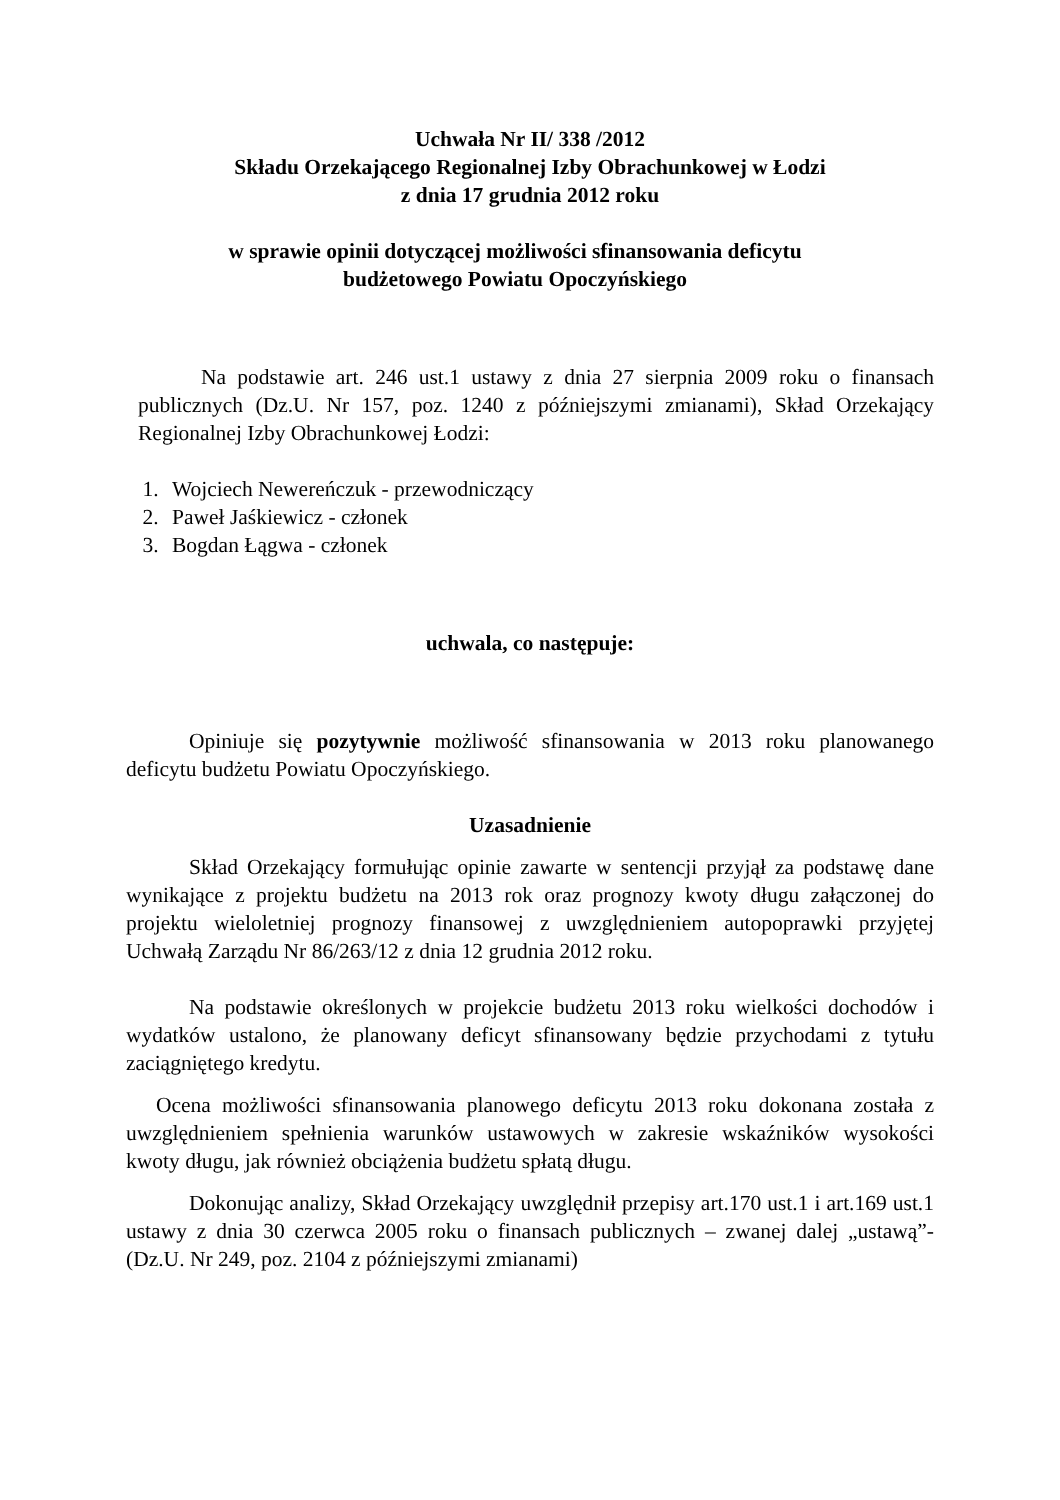Uchwała Nr II/ 338 /2012
Składu Orzekającego Regionalnej Izby Obrachunkowej w Łodzi
z dnia 17 grudnia 2012 roku
w sprawie opinii dotyczącej możliwości sfinansowania deficytu
budżetowego Powiatu Opoczyńskiego
Na podstawie art. 246 ust.1 ustawy z dnia 27 sierpnia 2009 roku o finansach publicznych (Dz.U. Nr 157, poz. 1240 z późniejszymi zmianami), Skład Orzekający Regionalnej Izby Obrachunkowej Łodzi:
1. Wojciech Newereńczuk - przewodniczący
2. Paweł Jaśkiewicz - członek
3. Bogdan Łągwa - członek
uchwala, co następuje:
Opiniuje się pozytywnie możliwość sfinansowania w 2013 roku planowanego deficytu budżetu Powiatu Opoczyńskiego.
Uzasadnienie
Skład Orzekający formułując opinie zawarte w sentencji przyjął za podstawę dane wynikające z projektu budżetu na 2013 rok oraz prognozy kwoty długu załączonej do projektu wieloletniej prognozy finansowej z uwzględnieniem autopoprawki przyjętej Uchwałą Zarządu Nr 86/263/12 z dnia 12 grudnia 2012 roku.
Na podstawie określonych w projekcie budżetu 2013 roku wielkości dochodów i wydatków ustalono, że planowany deficyt sfinansowany będzie przychodami z tytułu zaciągniętego kredytu.
Ocena możliwości sfinansowania planowego deficytu 2013 roku dokonana została z uwzględnieniem spełnienia warunków ustawowych w zakresie wskaźników wysokości kwoty długu, jak również obciążenia budżetu spłatą długu.
Dokonując analizy, Skład Orzekający uwzględnił przepisy art.170 ust.1 i art.169 ust.1 ustawy z dnia 30 czerwca 2005 roku o finansach publicznych – zwanej dalej „ustawą”- (Dz.U. Nr 249, poz. 2104 z późniejszymi zmianami)